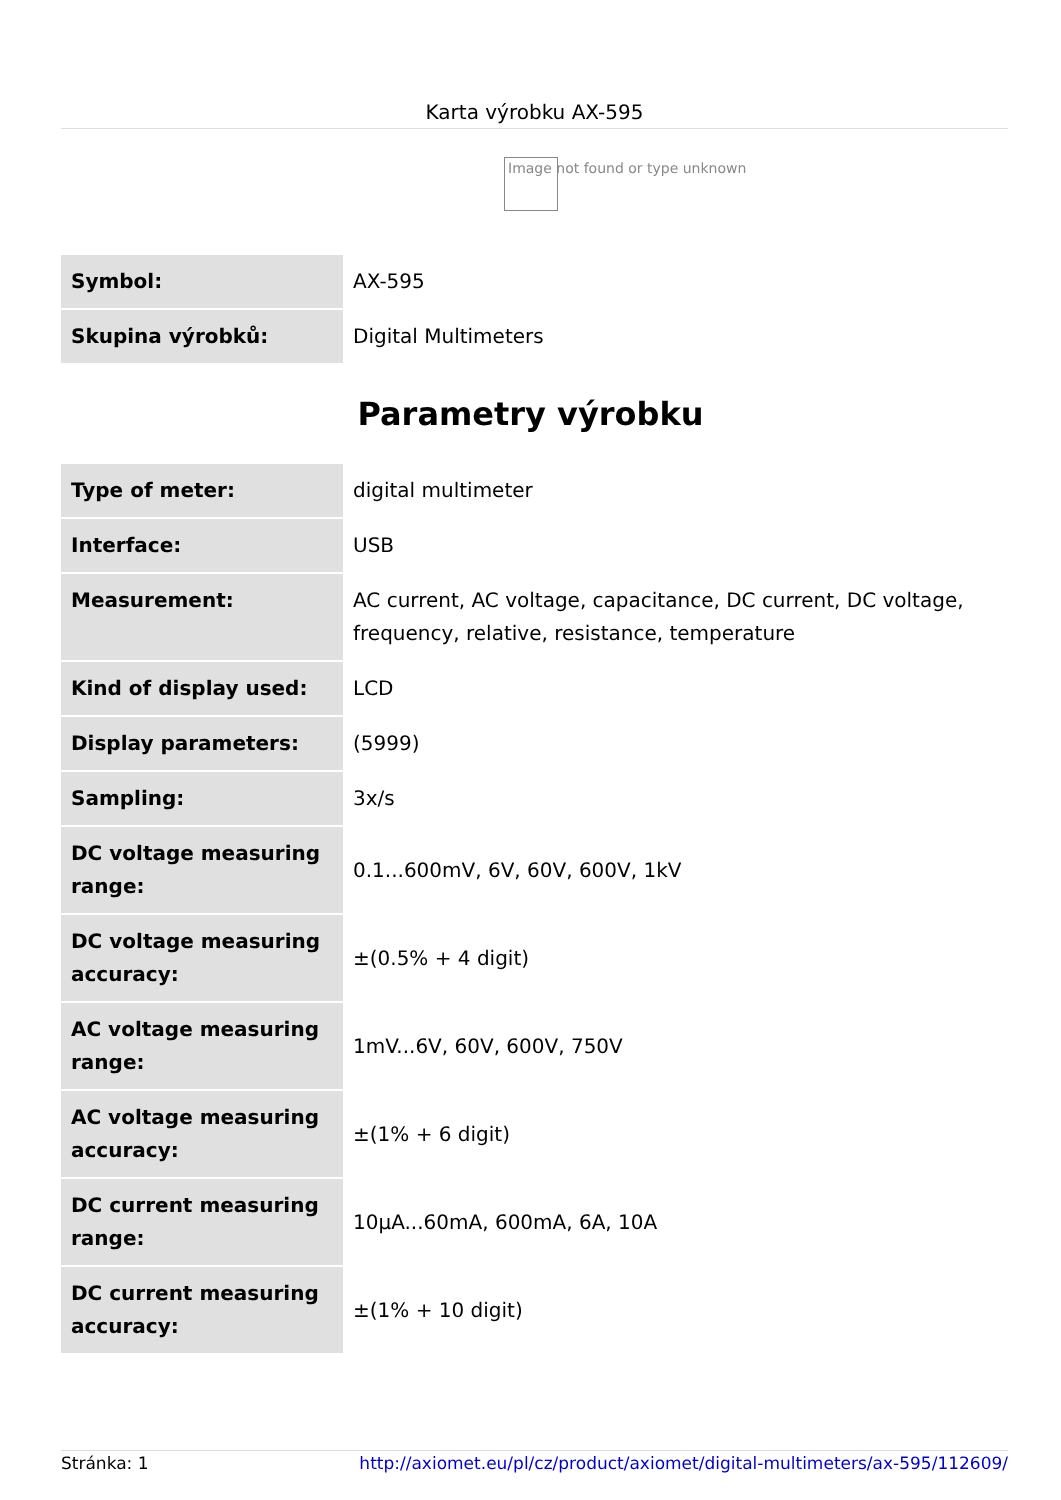Karta výrobku AX-595
Image not found or type unknown
| Symbol: | AX-595 |
| Skupina výrobků: | Digital Multimeters |
Parametry výrobku
| Type of meter: | digital multimeter |
| Interface: | USB |
| Measurement: | AC current, AC voltage, capacitance, DC current, DC voltage, frequency, relative, resistance, temperature |
| Kind of display used: | LCD |
| Display parameters: | (5999) |
| Sampling: | 3x/s |
| DC voltage measuring range: | 0.1...600mV, 6V, 60V, 600V, 1kV |
| DC voltage measuring accuracy: | ±(0.5% + 4 digit) |
| AC voltage measuring range: | 1mV...6V, 60V, 600V, 750V |
| AC voltage measuring accuracy: | ±(1% + 6 digit) |
| DC current measuring range: | 10µA...60mA, 600mA, 6A, 10A |
| DC current measuring accuracy: | ±(1% + 10 digit) |
Stránka: 1 http://axiomet.eu/pl/cz/product/axiomet/digital-multimeters/ax-595/112609/